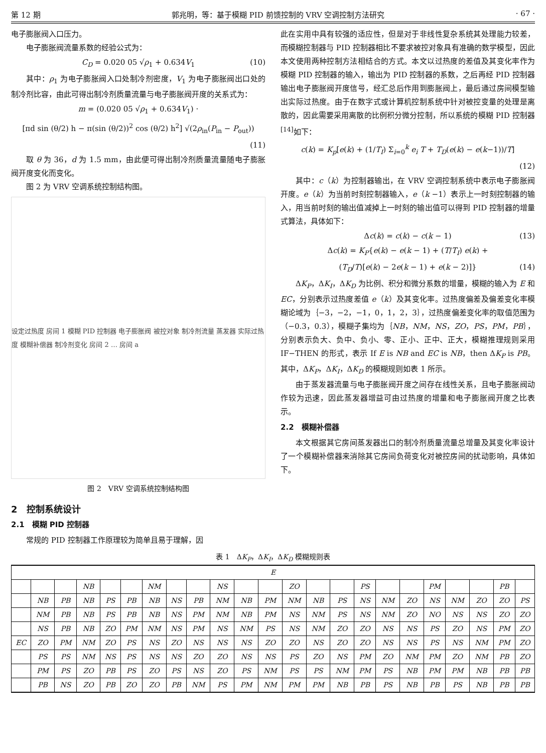第 12 期 郭兆明，等：基于模糊 PID 前馈控制的 VRV 空调控制方法研究 · 67 ·
电子膨胀阀入口压力。
电子膨胀阀流量系数的经验公式为：
C<sub>D</sub> = 0.020 05 √ρ<sub>1</sub> + 0.634V<sub>1</sub> (10)
其中：ρ<sub>1</sub> 为电子膨胀阀入口处制冷剂密度，V<sub>1</sub> 为电子膨胀阀出口处的制冷剂比容，由此可得出制冷剂质量流量与电子膨胀阀开度的关系式为：
m = (0.020 05 √ρ<sub>1</sub> + 0.634V<sub>1</sub>) ·
[πd sin (θ/2) h − π(sin (θ/2))<sup>2</sup> cos (θ/2) h<sup>2</sup>] √(2ρ<sub>in</sub>(P<sub>in</sub> − P<sub>out</sub>))
(11)
取 θ 为 36，d 为 1.5 mm，由此便可得出制冷剂质量流量随电子膨胀阀开度变化而变化。
图 2 为 VRV 空调系统控制结构图。
设定过热度 房间 1 模糊 PID 控制器 电子膨胀阀 被控对象 制冷剂流量 蒸发器 实际过热度 模糊补偿器 制冷剂变化 房间 2 … 房间 a
图 2　VRV 空调系统控制结构图
2　控制系统设计
2.1　模糊 PID 控制器
常规的 PID 控制器工作原理较为简单且易于理解，因
此在实用中具有较强的适应性，但是对于非线性复杂系统其处理能力较差，而模糊控制器与 PID 控制器相比不要求被控对象具有准确的数学模型，因此本文使用两种控制方法相结合的方式。本文以过热度的差值及其变化率作为模糊 PID 控制器的输入，输出为 PID 控制器的系数，之后再经 PID 控制器输出电子膨胀阀开度信号，经汇总后作用到膨胀阀上，最后通过房间模型输出实际过热度。由于在数字式或计算机控制系统中针对被控变量的处理是离散的，因此需要采用离散的比例积分微分控制，所以系统的模糊 PID 控制器<sup>[14]</sup>如下：
c(k) = K<sub>p</sub>[e(k) + (1/T<sub>I</sub>) Σ<sub>i=0</sub><sup>k</sup> e<sub>i</sub> T + T<sub>D</sub>(e(k) − e(k−1))/T]
(12)
其中：c（k）为控制器输出，在 VRV 空调控制系统中表示电子膨胀阀开度。e（k）为当前时刻控制器输入，e（k −1）表示上一时刻控制器的输入，用当前时刻的输出值减掉上一时刻的输出值可以得到 PID 控制器的增量式算法，具体如下：
Δc(k) = c(k) − c(k − 1) (13)
Δc(k) = K<sub>P</sub>{e(k) − e(k − 1) + (T/T<sub>I</sub>) e(k) +
(T<sub>D</sub>/T)[e(k) − 2e(k − 1) + e(k − 2)]} (14)
ΔK<sub>P</sub>，ΔK<sub>I</sub>，ΔK<sub>D</sub> 为比例、积分和微分系数的增量，模糊的输入为 E 和 EC，分别表示过热度差值 e（k）及其变化率。过热度偏差及偏差变化率模糊论域为｛−3，−2，−1，0，1，2，3｝，过热度偏差变化率的取值范围为（−0.3，0.3），模糊子集均为｛NB，NM，NS，ZO，PS，PM，PB｝，分别表示负大、负中、负小、零、正小、正中、正大，模糊推理规则采用 IF−THEN 的形式，表示 If E is NB and EC is NB，then ΔK<sub>P</sub> is PB。其中，ΔK<sub>P</sub>，ΔK<sub>I</sub>，ΔK<sub>D</sub> 的模糊规则如表 1 所示。
由于蒸发器流量与电子膨胀阀开度之间存在线性关系，且电子膨胀阀动作较为迅速，因此蒸发器增益可由过热度的增量和电子膨胀阀开度之比表示。
2.2　模糊补偿器
本文根据其它房间蒸发器出口的制冷剂质量流量总增量及其变化率设计了一个模糊补偿器来消除其它房间负荷变化对被控房间的扰动影响，具体如下。
表 1　ΔK<sub>P</sub>，ΔK<sub>I</sub>，ΔK<sub>D</sub> 模糊规则表
| E | | | | | | | | | | | | | | | | | | | | | | |
| --- | --- | --- | --- | --- | --- | --- | --- | --- | --- | --- | --- | --- | --- | --- | --- | --- | --- | --- | --- | --- | --- | --- |
| | | | NB | | | NM | | | NS | | | ZO | | | PS | | | PM | | | PB | |
| | NB | PB | NB | PS | PB | NB | NS | PB | NM | NB | PM | NM | NB | PS | NS | NM | ZO | NS | NM | ZO | ZO | PS |
| | NM | PB | NB | PS | PB | NB | NS | PM | NM | NB | PM | NS | NM | PS | NS | NM | ZO | NO | NS | NS | ZO | ZO |
| | NS | PB | NB | ZO | PM | NM | NS | PM | NS | NM | PS | NS | NM | ZO | ZO | NS | NS | PS | ZO | NS | PM | ZO |
| EC | ZO | PM | NM | ZO | PS | NS | ZO | NS | NS | NS | ZO | ZO | NS | ZO | ZO | NS | NS | PS | NS | NM | PM | ZO |
| | PS | PS | NM | NS | PS | NS | NS | ZO | ZO | NS | NS | PS | ZO | NS | PM | ZO | NM | PM | ZO | NM | PB | ZO |
| | PM | PS | ZO | PB | PS | ZO | PS | NS | ZO | PS | NM | PS | PS | NM | PM | PS | NB | PM | PM | NB | PB | PB |
| | PB | NS | ZO | PB | ZO | ZO | PB | NM | PS | PM | NM | PM | PM | NB | PB | PS | NB | PB | PS | NB | PB | PB |